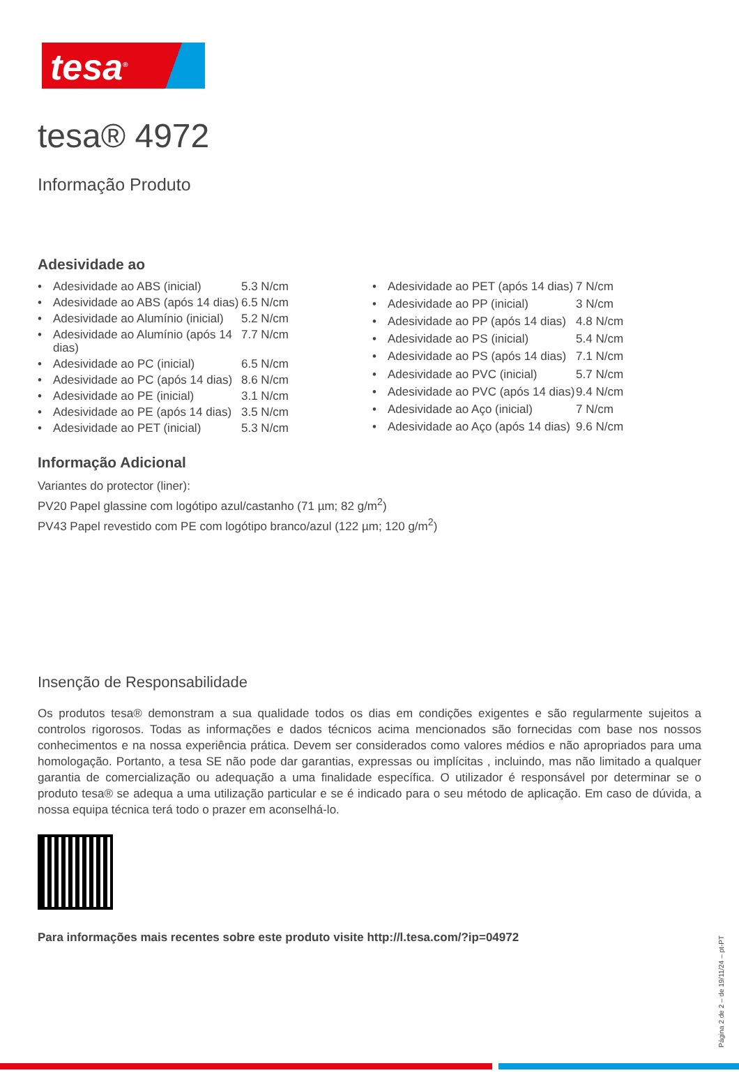tesa<sup>®</sup>
tesa® 4972
Informação Produto
Adesividade ao
| • | Adesividade ao ABS (inicial) | 5.3 N/cm |
| • | Adesividade ao ABS (após 14 dias) | 6.5 N/cm |
| • | Adesividade ao Alumínio (inicial) | 5.2 N/cm |
| • | Adesividade ao Alumínio (após 14 dias) | 7.7 N/cm |
| • | Adesividade ao PC (inicial) | 6.5 N/cm |
| • | Adesividade ao PC (após 14 dias) | 8.6 N/cm |
| • | Adesividade ao PE (inicial) | 3.1 N/cm |
| • | Adesividade ao PE (após 14 dias) | 3.5 N/cm |
| • | Adesividade ao PET (inicial) | 5.3 N/cm |
| • | Adesividade ao PET (após 14 dias) | 7 N/cm |
| • | Adesividade ao PP (inicial) | 3 N/cm |
| • | Adesividade ao PP (após 14 dias) | 4.8 N/cm |
| • | Adesividade ao PS (inicial) | 5.4 N/cm |
| • | Adesividade ao PS (após 14 dias) | 7.1 N/cm |
| • | Adesividade ao PVC (inicial) | 5.7 N/cm |
| • | Adesividade ao PVC (após 14 dias) | 9.4 N/cm |
| • | Adesividade ao Aço (inicial) | 7 N/cm |
| • | Adesividade ao Aço (após 14 dias) | 9.6 N/cm |
Informação Adicional
Variantes do protector (liner):
PV20 Papel glassine com logótipo azul/castanho (71 µm; 82 g/m<sup>2</sup>)
PV43 Papel revestido com PE com logótipo branco/azul (122 µm; 120 g/m<sup>2</sup>)
Insenção de Responsabilidade
Os produtos tesa® demonstram a sua qualidade todos os dias em condições exigentes e são regularmente sujeitos a controlos rigorosos. Todas as informações e dados técnicos acima mencionados são fornecidas com base nos nossos conhecimentos e na nossa experiência prática. Devem ser considerados como valores médios e não apropriados para uma homologação. Portanto, a tesa SE não pode dar garantias, expressas ou implícitas , incluindo, mas não limitado a qualquer garantia de comercialização ou adequação a uma finalidade específica. O utilizador é responsável por determinar se o produto tesa® se adequa a uma utilização particular e se é indicado para o seu método de aplicação. Em caso de dúvida, a nossa equipa técnica terá todo o prazer em aconselhá-lo.
Para informações mais recentes sobre este produto visite http://l.tesa.com/?ip=04972
Página 2 de 2 – de 19/11/24 – pt-PT